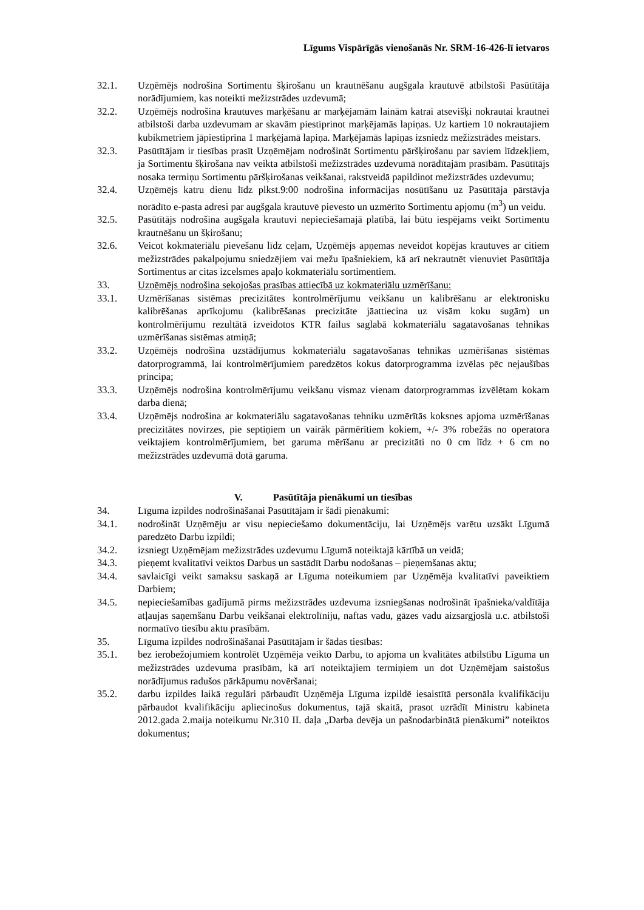Līgums Vispārīgās vienošanās Nr. SRM-16-426-lī ietvaros
32.1. Uzņēmējs nodrošina Sortimentu šķirošanu un krautnēšanu augšgala krautuvē atbilstoši Pasūtītāja norādījumiem, kas noteikti mežizstrādes uzdevumā;
32.2. Uzņēmējs nodrošina krautuves marķēšanu ar marķējamām lainām katrai atsevišķi nokrautai krautnei atbilstoši darba uzdevumam ar skavām piestiprinot marķējamās lapiņas. Uz kartiem 10 nokrautajiem kubikmetriem jāpiestiprina 1 marķējamā lapiņa. Marķējamās lapiņas izsniedz mežizstrādes meistars.
32.3. Pasūtītājam ir tiesības prasīt Uzņēmējam nodrošināt Sortimentu pāršķirošanu par saviem līdzekļiem, ja Sortimentu šķirošana nav veikta atbilstoši mežizstrādes uzdevumā norādītajām prasībām. Pasūtītājs nosaka termiņu Sortimentu pāršķirošanas veikšanai, rakstveidā papildinot mežizstrādes uzdevumu;
32.4. Uzņēmējs katru dienu līdz plkst.9:00 nodrošina informācijas nosūtīšanu uz Pasūtītāja pārstāvja norādīto e-pasta adresi par augšgala krautuvē pievesto un uzmērīto Sortimentu apjomu (m<sup>3</sup>) un veidu.
32.5. Pasūtītājs nodrošina augšgala krautuvi nepieciešamajā platībā, lai būtu iespējams veikt Sortimentu krautnēšanu un šķirošanu;
32.6. Veicot kokmateriālu pievešanu līdz ceļam, Uzņēmējs apņemas neveidot kopējas krautuves ar citiem mežizstrādes pakalpojumu sniedzējiem vai mežu īpašniekiem, kā arī nekrautnēt vienuviet Pasūtītāja Sortimentus ar citas izcelsmes apaļo kokmateriālu sortimentiem.
33. Uzņēmējs nodrošina sekojošas prasības attiecībā uz kokmateriālu uzmērīšanu:
33.1. Uzmērīšanas sistēmas precizitātes kontrolmērījumu veikšanu un kalibrēšanu ar elektronisku kalibrēšanas aprīkojumu (kalibrēšanas precizitāte jāattiecina uz visām koku sugām) un kontrolmērījumu rezultātā izveidotos KTR failus saglabā kokmateriālu sagatavošanas tehnikas uzmērīšanas sistēmas atmiņā;
33.2. Uzņēmējs nodrošina uzstādījumus kokmateriālu sagatavošanas tehnikas uzmērīšanas sistēmas datorprogrammā, lai kontrolmērījumiem paredzētos kokus datorprogramma izvēlas pēc nejaušības principa;
33.3. Uzņēmējs nodrošina kontrolmērījumu veikšanu vismaz vienam datorprogrammas izvēlētam kokam darba dienā;
33.4. Uzņēmējs nodrošina ar kokmateriālu sagatavošanas tehniku uzmērītās koksnes apjoma uzmērīšanas precizitātes novirzes, pie septiņiem un vairāk pārmērītiem kokiem, +/- 3% robežās no operatora veiktajiem kontrolmērījumiem, bet garuma mērīšanu ar precizitāti no 0 cm līdz + 6 cm no mežizstrādes uzdevumā dotā garuma.
V. Pasūtītāja pienākumi un tiesības
34. Līguma izpildes nodrošināšanai Pasūtītājam ir šādi pienākumi:
34.1. nodrošināt Uzņēmēju ar visu nepieciešamo dokumentāciju, lai Uzņēmējs varētu uzsākt Līgumā paredzēto Darbu izpildi;
34.2. izsniegt Uzņēmējam mežizstrādes uzdevumu Līgumā noteiktajā kārtībā un veidā;
34.3. pieņemt kvalitatīvi veiktos Darbus un sastādīt Darbu nodošanas – pieņemšanas aktu;
34.4. savlaicīgi veikt samaksu saskaņā ar Līguma noteikumiem par Uzņēmēja kvalitatīvi paveiktiem Darbiem;
34.5. nepieciešamības gadījumā pirms mežizstrādes uzdevuma izsniegšanas nodrošināt īpašnieka/valdītāja atļaujas saņemšanu Darbu veikšanai elektrolīniju, naftas vadu, gāzes vadu aizsargjoslā u.c. atbilstoši normatīvo tiesību aktu prasībām.
35. Līguma izpildes nodrošināšanai Pasūtītājam ir šādas tiesības:
35.1. bez ierobežojumiem kontrolēt Uzņēmēja veikto Darbu, to apjoma un kvalitātes atbilstību Līguma un mežizstrādes uzdevuma prasībām, kā arī noteiktajiem termiņiem un dot Uzņēmējam saistošus norādījumus radušos pārkāpumu novēršanai;
35.2. darbu izpildes laikā regulāri pārbaudīt Uzņēmēja Līguma izpildē iesaistītā personāla kvalifikāciju pārbaudot kvalifikāciju apliecinošus dokumentus, tajā skaitā, prasot uzrādīt Ministru kabineta 2012.gada 2.maija noteikumu Nr.310 II. daļa „Darba devēja un pašnodarbinātā pienākumi” noteiktos dokumentus;